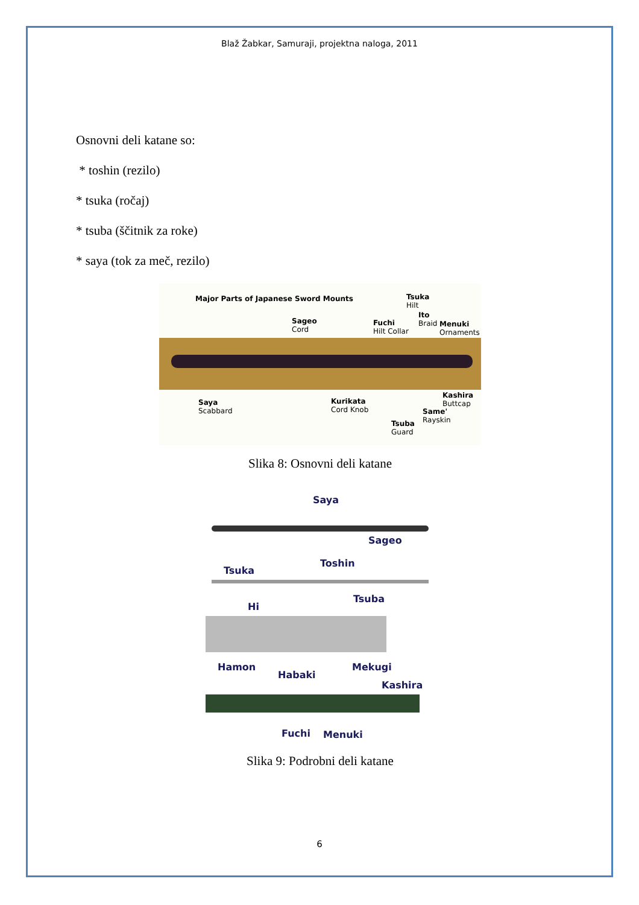Blaž Žabkar, Samuraji, projektna naloga, 2011
Osnovni deli katane so:
* toshin (rezilo)
* tsuka (ročaj)
* tsuba (ščitnik za roke)
* saya (tok za meč, rezilo)
Major Parts of Japanese Sword Mounts
Tsuka
Hilt
Sageo
Cord
Fuchi
Hilt Collar
Ito
Braid
Menuki
Ornaments
Saya
Scabbard
Kurikata
Cord Knob
Kashira
Buttcap
Same'
Rayskin
Tsuba
Guard
Slika 8: Osnovni deli katane
Saya
Sageo
Tsuka
Toshin
Hi
Tsuba
Hamon
Habaki
Mekugi
Kashira
Fuchi Menuki
Slika 9: Podrobni deli katane
6